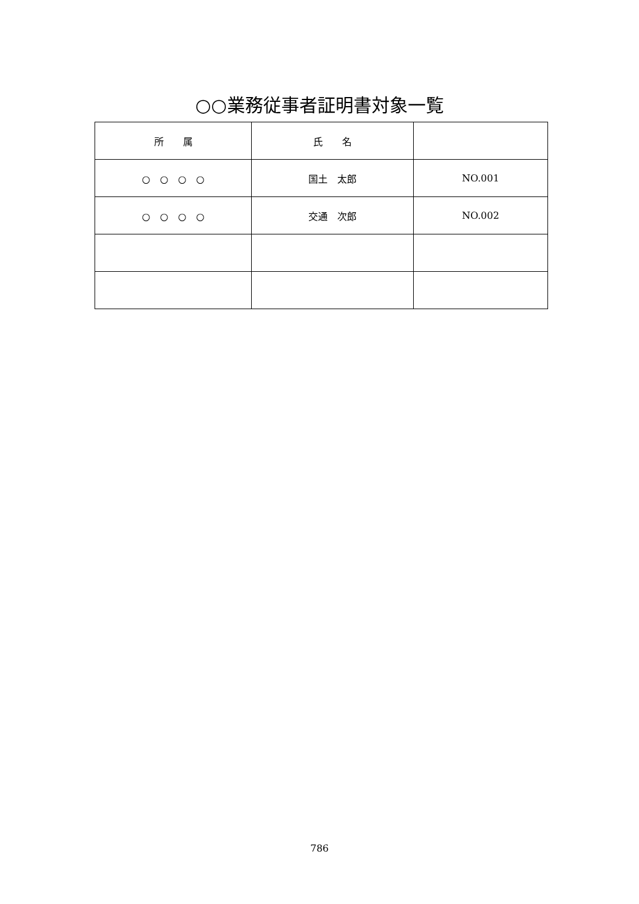○○業務従事者証明書対象一覧
| 所 属 | 氏 名 | |
| --- | --- | --- |
| ○ ○ ○ ○ | 国土 太郎 | NO.001 |
| ○ ○ ○ ○ | 交通 次郎 | NO.002 |
786